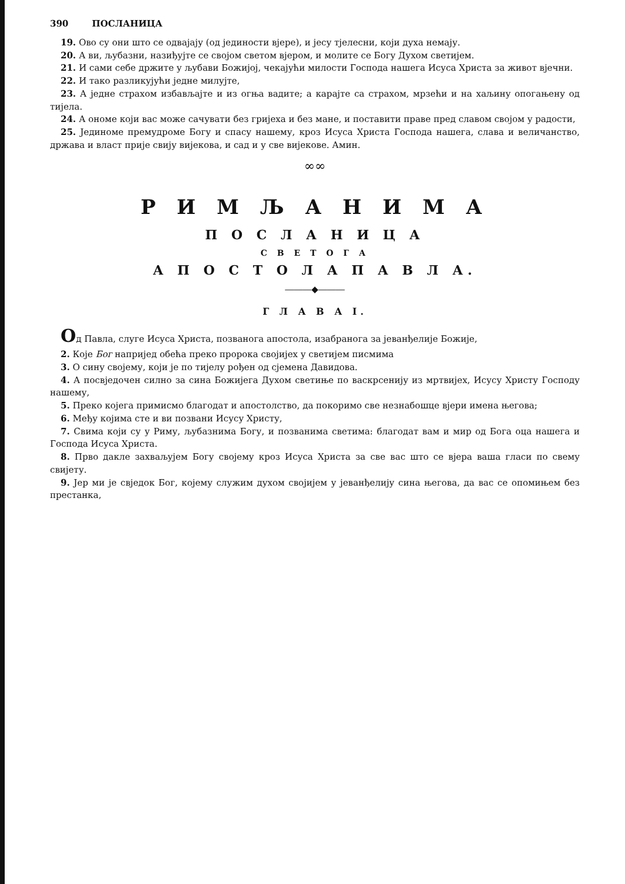390 ПОСЛАНИЦА
19. Ово су они што се одвајају (од јединости вјере), и јесу тјелесни, који духа немају.
20. А ви, љубазни, назиђујте се својом светом вјером, и молите се Богу Духом светијем.
21. И сами себе држите у љубави Божијој, чекајући милости Господа нашега Исуса Христа за живот вјечни.
22. И тако разликујући једне милујте,
23. А једне страхом избављајте и из огња вадите; а карајте са страхом, мрзећи и на хаљину опогањену од тијела.
24. А ономе који вас може сачувати без гријеха и без мане, и поставити праве пред славом својом у радости,
25. Јединоме премудроме Богу и спасу нашему, кроз Исуса Христа Господа нашега, слава и величанство, држава и власт прије свију вијекова, и сад и у све вијекове. Амин.
∞∞
Р И М Љ А Н И М А
П О С Л А Н И Ц А
С В Е Т О Г А
А П О С Т О Л А П А В Л А.
―――◆―――
Г Л А В А I.
Од Павла, слуге Исуса Христа, позванога апостола, изабранога за јеванђелије Божије,
2. Које Бог напријед обећа преко пророка својијех у светијем писмима
3. О сину своjему, који је по тијелу рођен од сјемена Давидова.
4. А посвједочен силно за сина Божијега Духом светиње по васкрсенију из мртвијех, Исусу Христу Господу нашему,
5. Преко којега примисмо благодат и апостолство, да покоримо све незнабошце вјери имена његова;
6. Међу којима сте и ви позвани Исусу Христу,
7. Свима који су у Риму, љубазнима Богу, и позванима светима: благодат вам и мир од Бога оца нашега и Господа Исуса Христа.
8. Прво дакле захваљујем Богу својему кроз Исуса Христа за све вас што се вјера ваша гласи по свему свијету.
9. Јер ми је свједок Бог, којему служим духом својијем у јеванђелију сина његова, да вас се опомињем без престанка,